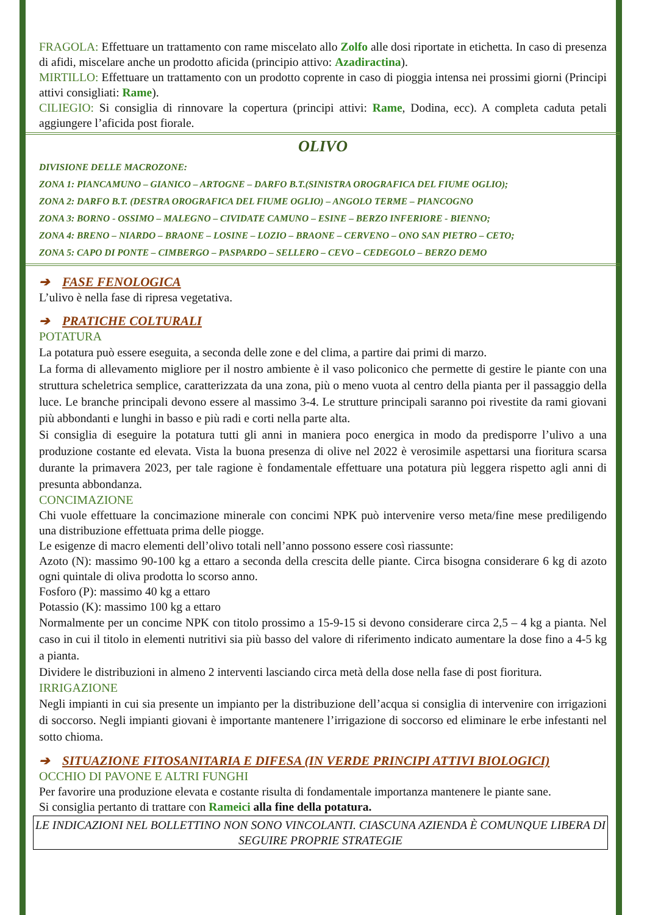FRAGOLA: Effettuare un trattamento con rame miscelato allo Zolfo alle dosi riportate in etichetta. In caso di presenza di afidi, miscelare anche un prodotto aficida (principio attivo: Azadiractina).
MIRTILLO: Effettuare un trattamento con un prodotto coprente in caso di pioggia intensa nei prossimi giorni (Principi attivi consigliati: Rame).
CILIEGIO: Si consiglia di rinnovare la copertura (principi attivi: Rame, Dodina, ecc). A completa caduta petali aggiungere l’aficida post fiorale.
OLIVO
DIVISIONE DELLE MACROZONE:
ZONA 1: PIANCAMUNO – GIANICO – ARTOGNE – DARFO B.T.(SINISTRA OROGRAFICA DEL FIUME OGLIO);
ZONA 2: DARFO B.T. (DESTRA OROGRAFICA DEL FIUME OGLIO) – ANGOLO TERME – PIANCOGNO
ZONA 3: BORNO - OSSIMO – MALEGNO – CIVIDATE CAMUNO – ESINE – BERZO INFERIORE - BIENNO;
ZONA 4: BRENO – NIARDO – BRAONE – LOSINE – LOZIO – BRAONE – CERVENO – ONO SAN PIETRO – CETO;
ZONA 5: CAPO DI PONTE – CIMBERGO – PASPARDO – SELLERO – CEVO – CEDEGOLO – BERZO DEMO
➔ FASE FENOLOGICA
L’ulivo è nella fase di ripresa vegetativa.
➔ PRATICHE COLTURALI
POTATURA
La potatura può essere eseguita, a seconda delle zone e del clima, a partire dai primi di marzo.
La forma di allevamento migliore per il nostro ambiente è il vaso policonico che permette di gestire le piante con una struttura scheletrica semplice, caratterizzata da una zona, più o meno vuota al centro della pianta per il passaggio della luce. Le branche principali devono essere al massimo 3-4. Le strutture principali saranno poi rivestite da rami giovani più abbondanti e lunghi in basso e più radi e corti nella parte alta.
Si consiglia di eseguire la potatura tutti gli anni in maniera poco energica in modo da predisporre l’ulivo a una produzione costante ed elevata. Vista la buona presenza di olive nel 2022 è verosimile aspettarsi una fioritura scarsa durante la primavera 2023, per tale ragione è fondamentale effettuare una potatura più leggera rispetto agli anni di presunta abbondanza.
CONCIMAZIONE
Chi vuole effettuare la concimazione minerale con concimi NPK può intervenire verso meta/fine mese prediligendo una distribuzione effettuata prima delle piogge.
Le esigenze di macro elementi dell’olivo totali nell’anno possono essere così riassunte:
Azoto (N): massimo 90-100 kg a ettaro a seconda della crescita delle piante. Circa bisogna considerare 6 kg di azoto ogni quintale di oliva prodotta lo scorso anno.
Fosforo (P): massimo 40 kg a ettaro
Potassio (K): massimo 100 kg a ettaro
Normalmente per un concime NPK con titolo prossimo a 15-9-15 si devono considerare circa 2,5 – 4 kg a pianta. Nel caso in cui il titolo in elementi nutritivi sia più basso del valore di riferimento indicato aumentare la dose fino a 4-5 kg a pianta.
Dividere le distribuzioni in almeno 2 interventi lasciando circa metà della dose nella fase di post fioritura.
IRRIGAZIONE
Negli impianti in cui sia presente un impianto per la distribuzione dell’acqua si consiglia di intervenire con irrigazioni di soccorso. Negli impianti giovani è importante mantenere l’irrigazione di soccorso ed eliminare le erbe infestanti nel sotto chioma.
➔ SITUAZIONE FITOSANITARIA E DIFESA (IN VERDE PRINCIPI ATTIVI BIOLOGICI)
OCCHIO DI PAVONE E ALTRI FUNGHI
Per favorire una produzione elevata e costante risulta di fondamentale importanza mantenere le piante sane.
Si consiglia pertanto di trattare con Rameici alla fine della potatura.
LE INDICAZIONI NEL BOLLETTINO NON SONO VINCOLANTI. CIASCUNA AZIENDA È COMUNQUE LIBERA DI SEGUIRE PROPRIE STRATEGIE